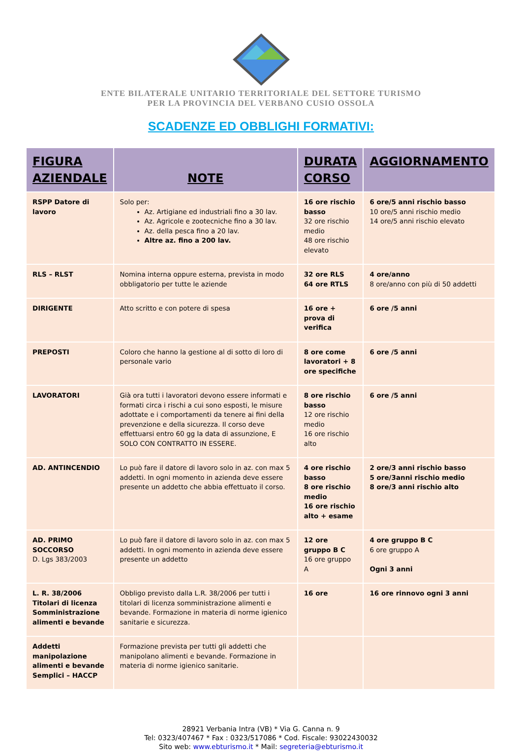ENTE BILATERALE UNITARIO TERRITORIALE DEL SETTORE TURISMO
PER LA PROVINCIA DEL VERBANO CUSIO OSSOLA
SCADENZE ED OBBLIGHI FORMATIVI:
| FIGURA AZIENDALE | NOTE | DURATA CORSO | AGGIORNAMENTO |
| --- | --- | --- | --- |
| RSPP Datore di lavoro | Solo per: Az. Artigiane ed industriali fino a 30 lav. Az. Agricole e zootecniche fino a 30 lav. Az. della pesca fino a 20 lav. Altre az. fino a 200 lav. | 16 ore rischio basso 32 ore rischio medio 48 ore rischio elevato | 6 ore/5 anni rischio basso 10 ore/5 anni rischio medio 14 ore/5 anni rischio elevato |
| RLS – RLST | Nomina interna oppure esterna, prevista in modo obbligatorio per tutte le aziende | 32 ore RLS 64 ore RTLS | 4 ore/anno 8 ore/anno con più di 50 addetti |
| DIRIGENTE | Atto scritto e con potere di spesa | 16 ore + prova di verifica | 6 ore /5 anni |
| PREPOSTI | Coloro che hanno la gestione al di sotto di loro di personale vario | 8 ore come lavoratori + 8 ore specifiche | 6 ore /5 anni |
| LAVORATORI | Già ora tutti i lavoratori devono essere informati e formati circa i rischi a cui sono esposti, le misure adottate e i comportamenti da tenere ai fini della prevenzione e della sicurezza. Il corso deve effettuarsi entro 60 gg la data di assunzione, E SOLO CON CONTRATTO IN ESSERE. | 8 ore rischio basso 12 ore rischio medio 16 ore rischio alto | 6 ore /5 anni |
| AD. ANTINCENDIO | Lo può fare il datore di lavoro solo in az. con max 5 addetti. In ogni momento in azienda deve essere presente un addetto che abbia effettuato il corso. | 4 ore rischio basso 8 ore rischio medio 16 ore rischio alto + esame | 2 ore/3 anni rischio basso 5 ore/3anni rischio medio 8 ore/3 anni rischio alto |
| AD. PRIMO SOCCORSO D. Lgs 383/2003 | Lo può fare il datore di lavoro solo in az. con max 5 addetti. In ogni momento in azienda deve essere presente un addetto | 12 ore gruppo B C 16 ore gruppo A | 4 ore gruppo B C 6 ore gruppo A Ogni 3 anni |
| L. R. 38/2006 Titolari di licenza Somministrazione alimenti e bevande | Obbligo previsto dalla L.R. 38/2006 per tutti i titolari di licenza somministrazione alimenti e bevande. Formazione in materia di norme igienico sanitarie e sicurezza. | 16 ore | 16 ore rinnovo ogni 3 anni |
| Addetti manipolazione alimenti e bevande Semplici – HACCP | Formazione prevista per tutti gli addetti che manipolano alimenti e bevande. Formazione in materia di norme igienico sanitarie. | | |
28921 Verbania Intra (VB) * Via G. Canna n. 9
Tel: 0323/407467 * Fax : 0323/517086 * Cod. Fiscale: 93022430032
Sito web: www.ebturismo.it * Mail: segreteria@ebturismo.it